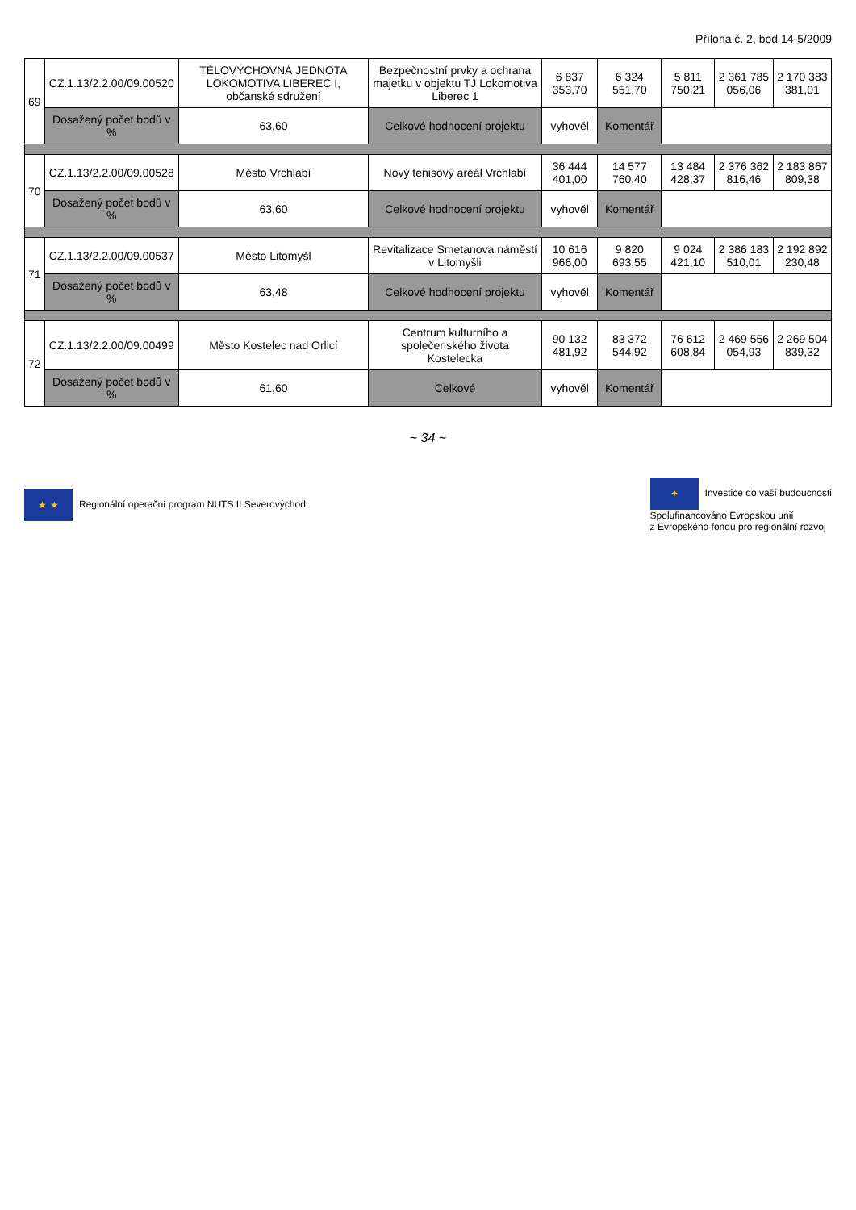Příloha č. 2, bod 14-5/2009
| 69 | CZ.1.13/2.2.00/09.00520 | TĚLOVÝCHOVNÁ JEDNOTA LOKOMOTIVA LIBEREC I, občanské sdružení | Bezpečnostní prvky a ochrana majetku v objektu TJ Lokomotiva Liberec 1 | 6 837 353,70 | 6 324 551,70 | 5 811 750,21 | 2 361 785 056,06 | 2 170 383 381,01 |
| | Dosažený počet bodů v % | 63,60 | Celkové hodnocení projektu | vyhověl | Komentář | | | |
| 70 | CZ.1.13/2.2.00/09.00528 | Město Vrchlabí | Nový tenisový areál Vrchlabí | 36 444 401,00 | 14 577 760,40 | 13 484 428,37 | 2 376 362 816,46 | 2 183 867 809,38 |
| | Dosažený počet bodů v % | 63,60 | Celkové hodnocení projektu | vyhověl | Komentář | | | |
| 71 | CZ.1.13/2.2.00/09.00537 | Město Litomyšl | Revitalizace Smetanova náměstí v Litomyšli | 10 616 966,00 | 9 820 693,55 | 9 024 421,10 | 2 386 183 510,01 | 2 192 892 230,48 |
| | Dosažený počet bodů v % | 63,48 | Celkové hodnocení projektu | vyhověl | Komentář | | | |
| 72 | CZ.1.13/2.2.00/09.00499 | Město Kostelec nad Orlicí | Centrum kulturního a společenského života Kostelecka | 90 132 481,92 | 83 372 544,92 | 76 612 608,84 | 2 469 556 054,93 | 2 269 504 839,32 |
| | Dosažený počet bodů v % | 61,60 | Celkové | vyhověl | Komentář | | | |
~ 34 ~
★ ★ Regionální operační program NUTS II Severovýchod
✦ Investice do vaší budoucnosti
Spolufinancováno Evropskou unií
z Evropského fondu pro regionální rozvoj